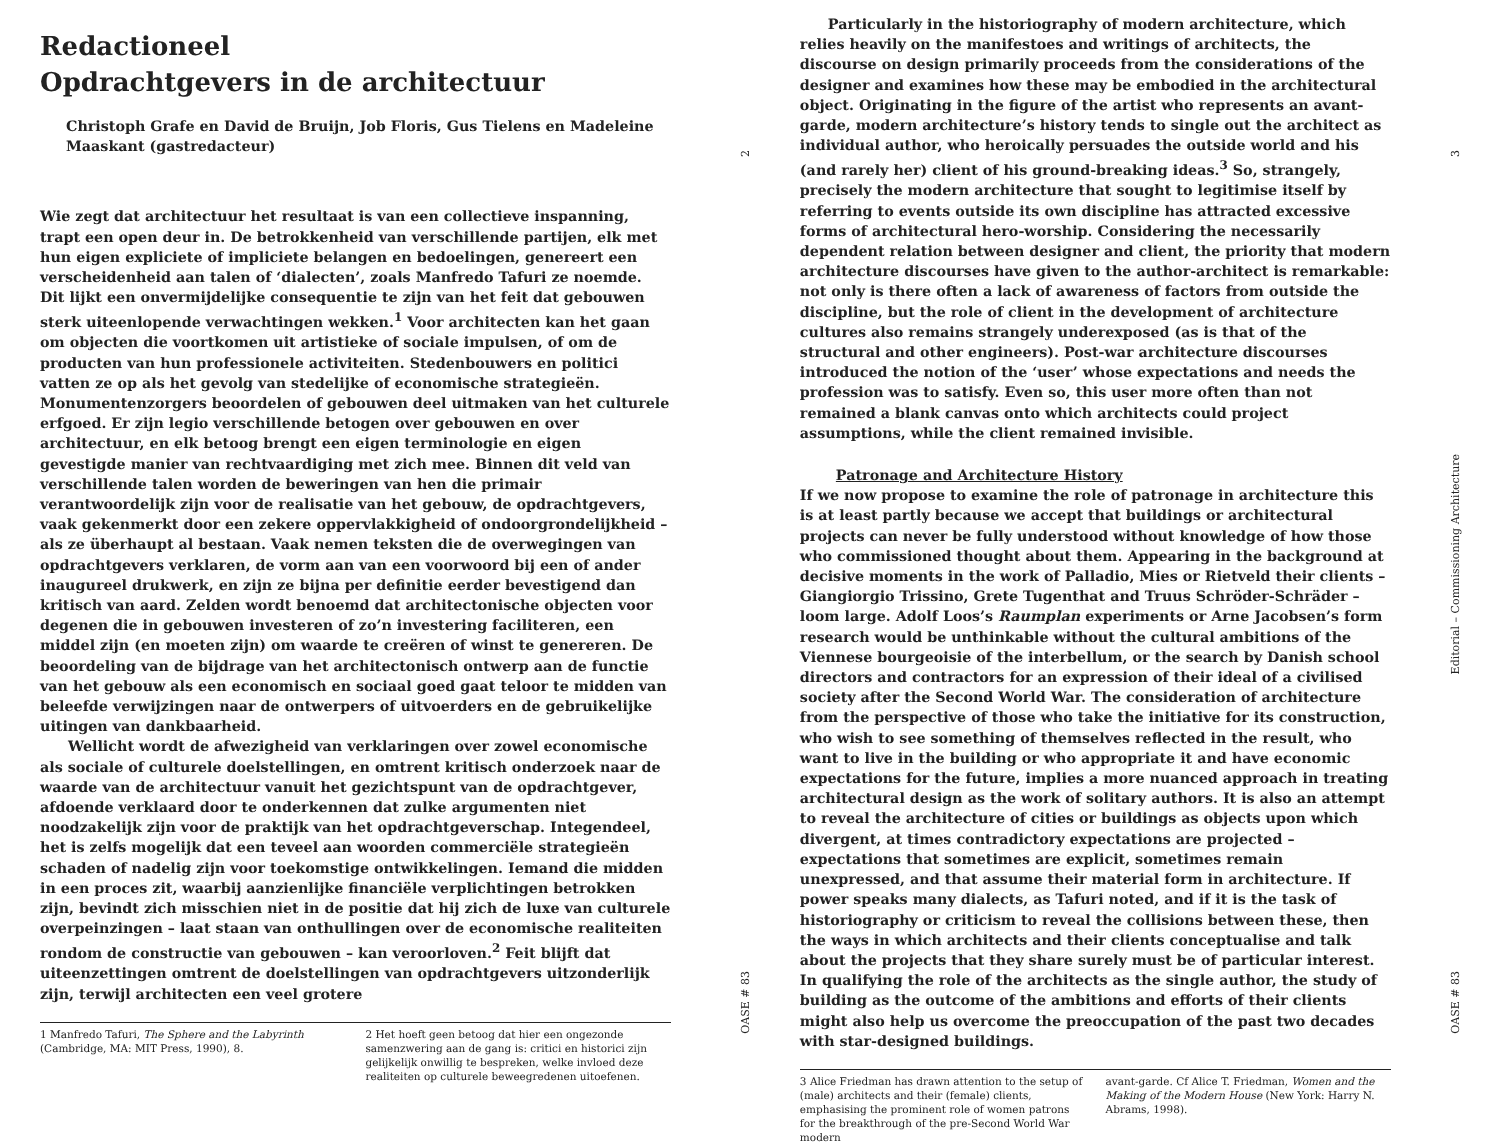Redactioneel
Opdrachtgevers in de architectuur
Christoph Grafe en David de Bruijn, Job Floris, Gus Tielens en Madeleine Maaskant (gastredacteur)
Wie zegt dat architectuur het resultaat is van een collectieve inspanning, trapt een open deur in. De betrokkenheid van verschillende partijen, elk met hun eigen expliciete of impliciete belangen en bedoelingen, genereert een verscheidenheid aan talen of ‘dialecten’, zoals Manfredo Tafuri ze noemde. Dit lijkt een onvermijdelijke consequentie te zijn van het feit dat gebouwen sterk uiteenlopende verwachtingen wekken.<sup>1</sup> Voor architecten kan het gaan om objecten die voortkomen uit artistieke of sociale impulsen, of om de producten van hun professionele activiteiten. Stedenbouwers en politici vatten ze op als het gevolg van stedelijke of economische strategieën. Monumentenzorgers beoordelen of gebouwen deel uitmaken van het culturele erfgoed. Er zijn legio verschillende betogen over gebouwen en over architectuur, en elk betoog brengt een eigen terminologie en eigen gevestigde manier van rechtvaardiging met zich mee. Binnen dit veld van verschillende talen worden de beweringen van hen die primair verantwoordelijk zijn voor de realisatie van het gebouw, de opdrachtgevers, vaak gekenmerkt door een zekere oppervlakkigheid of ondoorgrondelijkheid – als ze überhaupt al bestaan. Vaak nemen teksten die de overwegingen van opdrachtgevers verklaren, de vorm aan van een voorwoord bij een of ander inaugureel drukwerk, en zijn ze bijna per definitie eerder bevestigend dan kritisch van aard. Zelden wordt benoemd dat architectonische objecten voor degenen die in gebouwen investeren of zo’n investering faciliteren, een middel zijn (en moeten zijn) om waarde te creëren of winst te genereren. De beoordeling van de bijdrage van het architectonisch ontwerp aan de functie van het gebouw als een economisch en sociaal goed gaat teloor te midden van beleefde verwijzingen naar de ontwerpers of uitvoerders en de gebruikelijke uitingen van dankbaarheid.
Wellicht wordt de afwezigheid van verklaringen over zowel economische als sociale of culturele doelstellingen, en omtrent kritisch onderzoek naar de waarde van de architectuur vanuit het gezichtspunt van de opdrachtgever, afdoende verklaard door te onderkennen dat zulke argumenten niet noodzakelijk zijn voor de praktijk van het opdrachtgeverschap. Integendeel, het is zelfs mogelijk dat een teveel aan woorden commerciële strategieën schaden of nadelig zijn voor toekomstige ontwikkelingen. Iemand die midden in een proces zit, waarbij aanzienlijke financiële verplichtingen betrokken zijn, bevindt zich misschien niet in de positie dat hij zich de luxe van culturele overpeinzingen – laat staan van onthullingen over de economische realiteiten rondom de constructie van gebouwen – kan veroorloven.<sup>2</sup> Feit blijft dat uiteenzettingen omtrent de doelstellingen van opdrachtgevers uitzonderlijk zijn, terwijl architecten een veel grotere
1 Manfredo Tafuri, The Sphere and the Labyrinth (Cambridge, MA: MIT Press, 1990), 8.
2 Het hoeft geen betoog dat hier een ongezonde samenzwering aan de gang is: critici en historici zijn gelijkelijk onwillig te bespreken, welke invloed deze realiteiten op culturele beweegredenen uitoefenen.
2
OASE # 83
Particularly in the historiography of modern architecture, which relies heavily on the manifestoes and writings of architects, the discourse on design primarily proceeds from the considerations of the designer and examines how these may be embodied in the architectural object. Originating in the figure of the artist who represents an avant-garde, modern architecture’s history tends to single out the architect as individual author, who heroically persuades the outside world and his (and rarely her) client of his ground-breaking ideas.<sup>3</sup> So, strangely, precisely the modern architecture that sought to legitimise itself by referring to events outside its own discipline has attracted excessive forms of architectural hero-worship. Considering the necessarily dependent relation between designer and client, the priority that modern architecture discourses have given to the author-architect is remarkable: not only is there often a lack of awareness of factors from outside the discipline, but the role of client in the development of architecture cultures also remains strangely underexposed (as is that of the structural and other engineers). Post-war architecture discourses introduced the notion of the ‘user’ whose expectations and needs the profession was to satisfy. Even so, this user more often than not remained a blank canvas onto which architects could project assumptions, while the client remained invisible.
Patronage and Architecture History
If we now propose to examine the role of patronage in architecture this is at least partly because we accept that buildings or architectural projects can never be fully understood without knowledge of how those who commissioned thought about them. Appearing in the background at decisive moments in the work of Palladio, Mies or Rietveld their clients – Giangiorgio Trissino, Grete Tugenthat and Truus Schröder-Schräder – loom large. Adolf Loos’s Raumplan experiments or Arne Jacobsen’s form research would be unthinkable without the cultural ambitions of the Viennese bourgeoisie of the interbellum, or the search by Danish school directors and contractors for an expression of their ideal of a civilised society after the Second World War. The consideration of architecture from the perspective of those who take the initiative for its construction, who wish to see something of themselves reflected in the result, who want to live in the building or who appropriate it and have economic expectations for the future, implies a more nuanced approach in treating architectural design as the work of solitary authors. It is also an attempt to reveal the architecture of cities or buildings as objects upon which divergent, at times contradictory expectations are projected – expectations that sometimes are explicit, sometimes remain unexpressed, and that assume their material form in architecture. If power speaks many dialects, as Tafuri noted, and if it is the task of historiography or criticism to reveal the collisions between these, then the ways in which architects and their clients conceptualise and talk about the projects that they share surely must be of particular interest. In qualifying the role of the architects as the single author, the study of building as the outcome of the ambitions and efforts of their clients might also help us overcome the preoccupation of the past two decades with star-designed buildings.
3 Alice Friedman has drawn attention to the setup of (male) architects and their (female) clients, emphasising the prominent role of women patrons for the breakthrough of the pre-Second World War modern
avant-garde. Cf Alice T. Friedman, Women and the Making of the Modern House (New York: Harry N. Abrams, 1998).
3
Editorial – Commissioning Architecture
OASE # 83